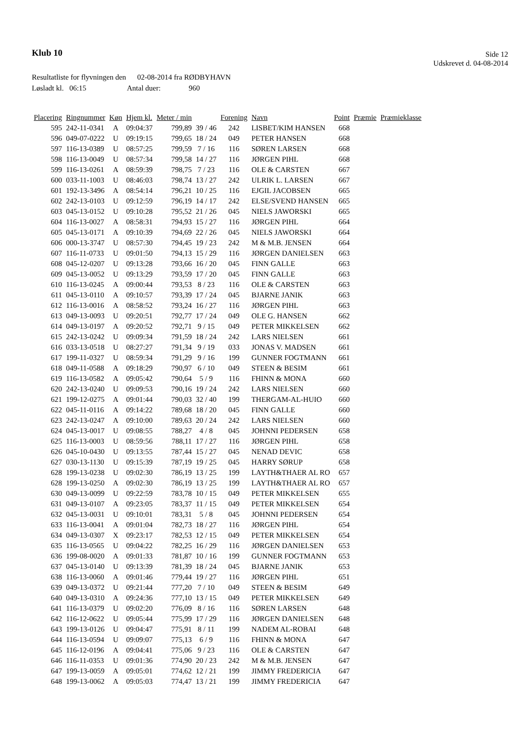Klub 10
Side 12
Udskrevet d. 04-08-2014
Resultatliste for flyvningen den 02-08-2014 fra RØDBYHAVN
Løsladt kl. 06:15 Antal duer: 960
| Placering | Ringnummer | Køn | Hjem kl. | Meter / min | | Forening | Navn | Point | Præmie | Præmieklasse |
| --- | --- | --- | --- | --- | --- | --- | --- | --- | --- | --- |
| 595 | 242-11-0341 | A | 09:04:37 | 799,89 | 39 / 46 | 242 | LISBET/KIM HANSEN | 668 | | |
| 596 | 049-07-0222 | U | 09:19:15 | 799,65 | 18 / 24 | 049 | PETER HANSEN | 668 | | |
| 597 | 116-13-0389 | U | 08:57:25 | 799,59 | 7 / 16 | 116 | SØREN LARSEN | 668 | | |
| 598 | 116-13-0049 | U | 08:57:34 | 799,58 | 14 / 27 | 116 | JØRGEN PIHL | 668 | | |
| 599 | 116-13-0261 | A | 08:59:39 | 798,75 | 7 / 23 | 116 | OLE & CARSTEN | 667 | | |
| 600 | 033-11-1003 | U | 08:46:03 | 798,74 | 13 / 27 | 242 | ULRIK L. LARSEN | 667 | | |
| 601 | 192-13-3496 | A | 08:54:14 | 796,21 | 10 / 25 | 116 | EJGIL JACOBSEN | 665 | | |
| 602 | 242-13-0103 | U | 09:12:59 | 796,19 | 14 / 17 | 242 | ELSE/SVEND HANSEN | 665 | | |
| 603 | 045-13-0152 | U | 09:10:28 | 795,52 | 21 / 26 | 045 | NIELS JAWORSKI | 665 | | |
| 604 | 116-13-0027 | A | 08:58:31 | 794,93 | 15 / 27 | 116 | JØRGEN PIHL | 664 | | |
| 605 | 045-13-0171 | A | 09:10:39 | 794,69 | 22 / 26 | 045 | NIELS JAWORSKI | 664 | | |
| 606 | 000-13-3747 | U | 08:57:30 | 794,45 | 19 / 23 | 242 | M & M.B. JENSEN | 664 | | |
| 607 | 116-11-0733 | U | 09:01:50 | 794,13 | 15 / 29 | 116 | JØRGEN DANIELSEN | 663 | | |
| 608 | 045-12-0207 | U | 09:13:28 | 793,66 | 16 / 20 | 045 | FINN GALLE | 663 | | |
| 609 | 045-13-0052 | U | 09:13:29 | 793,59 | 17 / 20 | 045 | FINN GALLE | 663 | | |
| 610 | 116-13-0245 | A | 09:00:44 | 793,53 | 8 / 23 | 116 | OLE & CARSTEN | 663 | | |
| 611 | 045-13-0110 | A | 09:10:57 | 793,39 | 17 / 24 | 045 | BJARNE JANIK | 663 | | |
| 612 | 116-13-0016 | A | 08:58:52 | 793,24 | 16 / 27 | 116 | JØRGEN PIHL | 663 | | |
| 613 | 049-13-0093 | U | 09:20:51 | 792,77 | 17 / 24 | 049 | OLE G. HANSEN | 662 | | |
| 614 | 049-13-0197 | A | 09:20:52 | 792,71 | 9 / 15 | 049 | PETER MIKKELSEN | 662 | | |
| 615 | 242-13-0242 | U | 09:09:34 | 791,59 | 18 / 24 | 242 | LARS NIELSEN | 661 | | |
| 616 | 033-13-0518 | U | 08:27:27 | 791,34 | 9 / 19 | 033 | JONAS V. MADSEN | 661 | | |
| 617 | 199-11-0327 | U | 08:59:34 | 791,29 | 9 / 16 | 199 | GUNNER FOGTMANN | 661 | | |
| 618 | 049-11-0588 | A | 09:18:29 | 790,97 | 6 / 10 | 049 | STEEN & BESIM | 661 | | |
| 619 | 116-13-0582 | A | 09:05:42 | 790,64 | 5 / 9 | 116 | FHINN & MONA | 660 | | |
| 620 | 242-13-0240 | U | 09:09:53 | 790,16 | 19 / 24 | 242 | LARS NIELSEN | 660 | | |
| 621 | 199-12-0275 | A | 09:01:44 | 790,03 | 32 / 40 | 199 | THERGAM-AL-HUIO | 660 | | |
| 622 | 045-11-0116 | A | 09:14:22 | 789,68 | 18 / 20 | 045 | FINN GALLE | 660 | | |
| 623 | 242-13-0247 | A | 09:10:00 | 789,63 | 20 / 24 | 242 | LARS NIELSEN | 660 | | |
| 624 | 045-13-0017 | U | 09:08:55 | 788,27 | 4 / 8 | 045 | JOHNNI PEDERSEN | 658 | | |
| 625 | 116-13-0003 | U | 08:59:56 | 788,11 | 17 / 27 | 116 | JØRGEN PIHL | 658 | | |
| 626 | 045-10-0430 | U | 09:13:55 | 787,44 | 15 / 27 | 045 | NENAD DEVIC | 658 | | |
| 627 | 030-13-1130 | U | 09:15:39 | 787,19 | 19 / 25 | 045 | HARRY SØRUP | 658 | | |
| 628 | 199-13-0238 | U | 09:02:30 | 786,19 | 13 / 25 | 199 | LAYTH&THAER AL RO | 657 | | |
| 628 | 199-13-0250 | A | 09:02:30 | 786,19 | 13 / 25 | 199 | LAYTH&THAER AL RO | 657 | | |
| 630 | 049-13-0099 | U | 09:22:59 | 783,78 | 10 / 15 | 049 | PETER MIKKELSEN | 655 | | |
| 631 | 049-13-0107 | A | 09:23:05 | 783,37 | 11 / 15 | 049 | PETER MIKKELSEN | 654 | | |
| 632 | 045-13-0031 | U | 09:10:01 | 783,31 | 5 / 8 | 045 | JOHNNI PEDERSEN | 654 | | |
| 633 | 116-13-0041 | A | 09:01:04 | 782,73 | 18 / 27 | 116 | JØRGEN PIHL | 654 | | |
| 634 | 049-13-0307 | X | 09:23:17 | 782,53 | 12 / 15 | 049 | PETER MIKKELSEN | 654 | | |
| 635 | 116-13-0565 | U | 09:04:22 | 782,25 | 16 / 29 | 116 | JØRGEN DANIELSEN | 653 | | |
| 636 | 199-08-0020 | A | 09:01:33 | 781,87 | 10 / 16 | 199 | GUNNER FOGTMANN | 653 | | |
| 637 | 045-13-0140 | U | 09:13:39 | 781,39 | 18 / 24 | 045 | BJARNE JANIK | 653 | | |
| 638 | 116-13-0060 | A | 09:01:46 | 779,44 | 19 / 27 | 116 | JØRGEN PIHL | 651 | | |
| 639 | 049-13-0372 | U | 09:21:44 | 777,20 | 7 / 10 | 049 | STEEN & BESIM | 649 | | |
| 640 | 049-13-0310 | A | 09:24:36 | 777,10 | 13 / 15 | 049 | PETER MIKKELSEN | 649 | | |
| 641 | 116-13-0379 | U | 09:02:20 | 776,09 | 8 / 16 | 116 | SØREN LARSEN | 648 | | |
| 642 | 116-12-0622 | U | 09:05:44 | 775,99 | 17 / 29 | 116 | JØRGEN DANIELSEN | 648 | | |
| 643 | 199-13-0126 | U | 09:04:47 | 775,91 | 8 / 11 | 199 | NADEM AL-ROBAI | 648 | | |
| 644 | 116-13-0594 | U | 09:09:07 | 775,13 | 6 / 9 | 116 | FHINN & MONA | 647 | | |
| 645 | 116-12-0196 | A | 09:04:41 | 775,06 | 9 / 23 | 116 | OLE & CARSTEN | 647 | | |
| 646 | 116-11-0353 | U | 09:01:36 | 774,90 | 20 / 23 | 242 | M & M.B. JENSEN | 647 | | |
| 647 | 199-13-0059 | A | 09:05:01 | 774,62 | 12 / 21 | 199 | JIMMY FREDERICIA | 647 | | |
| 648 | 199-13-0062 | A | 09:05:03 | 774,47 | 13 / 21 | 199 | JIMMY FREDERICIA | 647 | | |